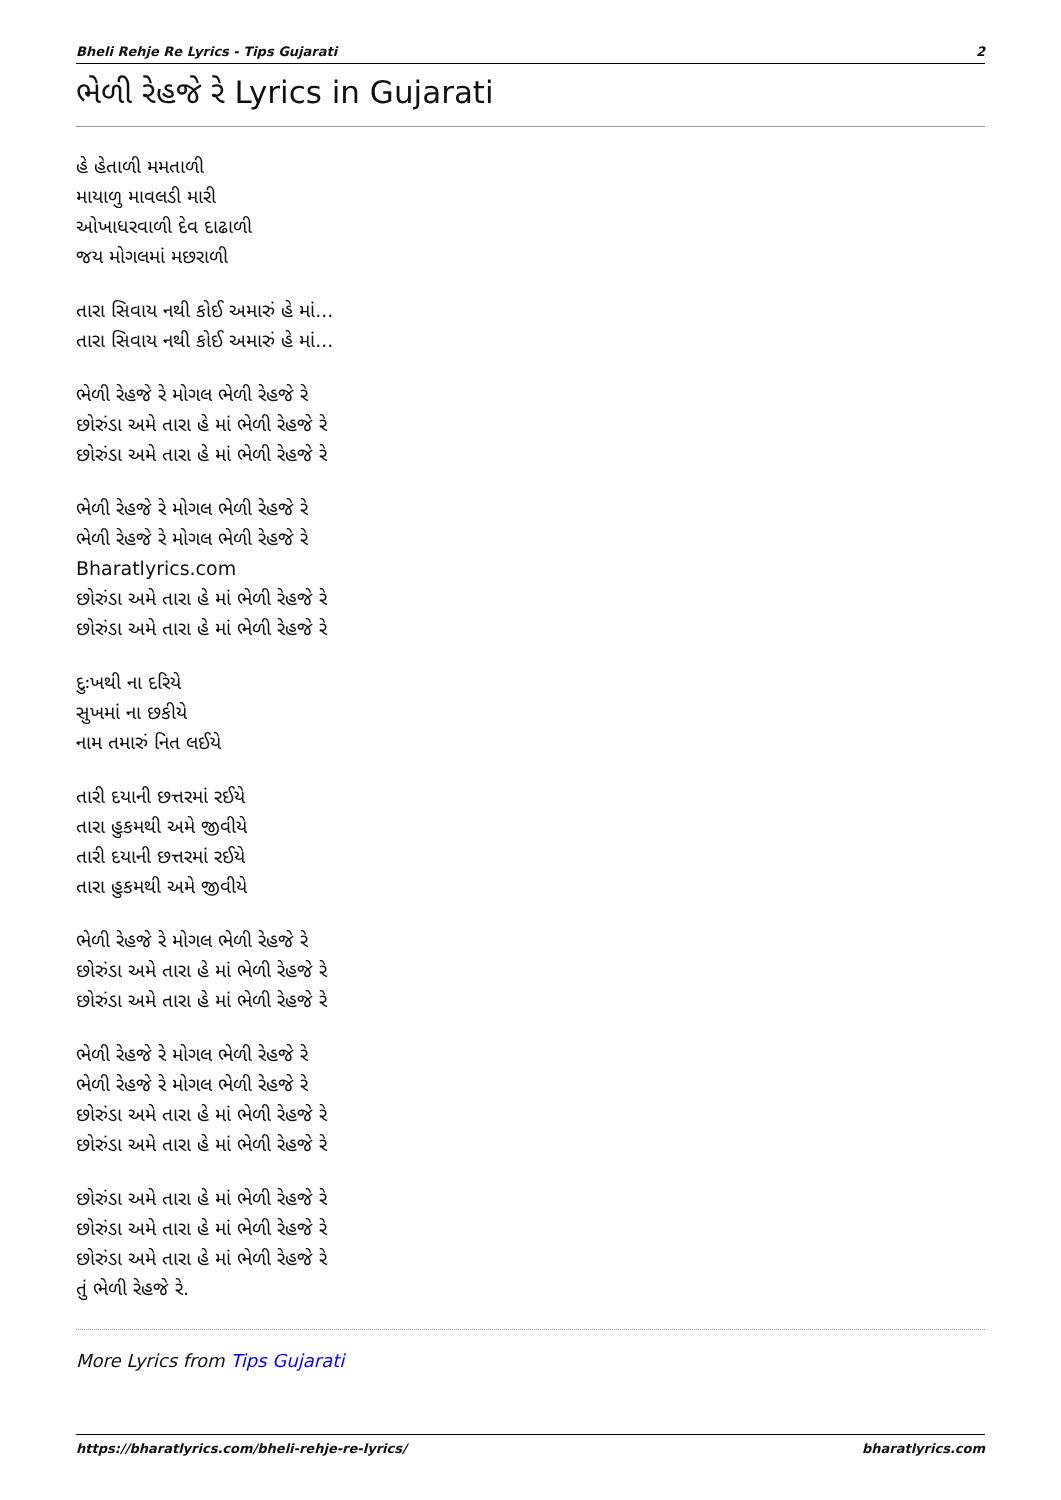Bheli Rehje Re Lyrics - Tips Gujarati 2
ભેળી રેહજે રે Lyrics in Gujarati
હે હેતાળી મમતાળી
માયાળુ માવલડી મારી
ઓખાધરવાળી દેવ દાઢાળી
જય મોગલમાં મછરાળી
તારા સિવાય નથી કોઈ અમારું હે માં...
તારા સિવાય નથી કોઈ અમારું હે માં...
ભેળી રેહજે રે મોગલ ભેળી રેહજે રે
છોરુંડા અમે તારા હે માં ભેળી રેહજે રે
છોરુંડા અમે તારા હે માં ભેળી રેહજે રે
ભેળી રેહજે રે મોગલ ભેળી રેહજે રે
ભેળી રેહજે રે મોગલ ભેળી રેહજે રે
Bharatlyrics.com
છોરુંડા અમે તારા હે માં ભેળી રેહજે રે
છોરુંડા અમે તારા હે માં ભેળી રેહજે રે
દુઃખથી ના દરિયે
સુખમાં ના છકીયે
નામ તમારું નિત લઈયે
તારી દયાની છત્તરમાં રઈયે
તારા હુકમથી અમે જીવીયે
તારી દયાની છત્તરમાં રઈયે
તારા હુકમથી અમે જીવીયે
ભેળી રેહજે રે મોગલ ભેળી રેહજે રે
છોરુંડા અમે તારા હે માં ભેળી રેહજે રે
છોરુંડા અમે તારા હે માં ભેળી રેહજે રે
ભેળી રેહજે રે મોગલ ભેળી રેહજે રે
ભેળી રેહજે રે મોગલ ભેળી રેહજે રે
છોરુંડા અમે તારા હે માં ભેળી રેહજે રે
છોરુંડા અમે તારા હે માં ભેળી રેહજે રે
છોરુંડા અમે તારા હે માં ભેળી રેહજે રે
છોરુંડા અમે તારા હે માં ભેળી રેહજે રે
છોરુંડા અમે તારા હે માં ભેળી રેહજે રે
તું ભેળી રેહજે રે.
More Lyrics from Tips Gujarati
https://bharatlyrics.com/bheli-rehje-re-lyrics/ bharatlyrics.com